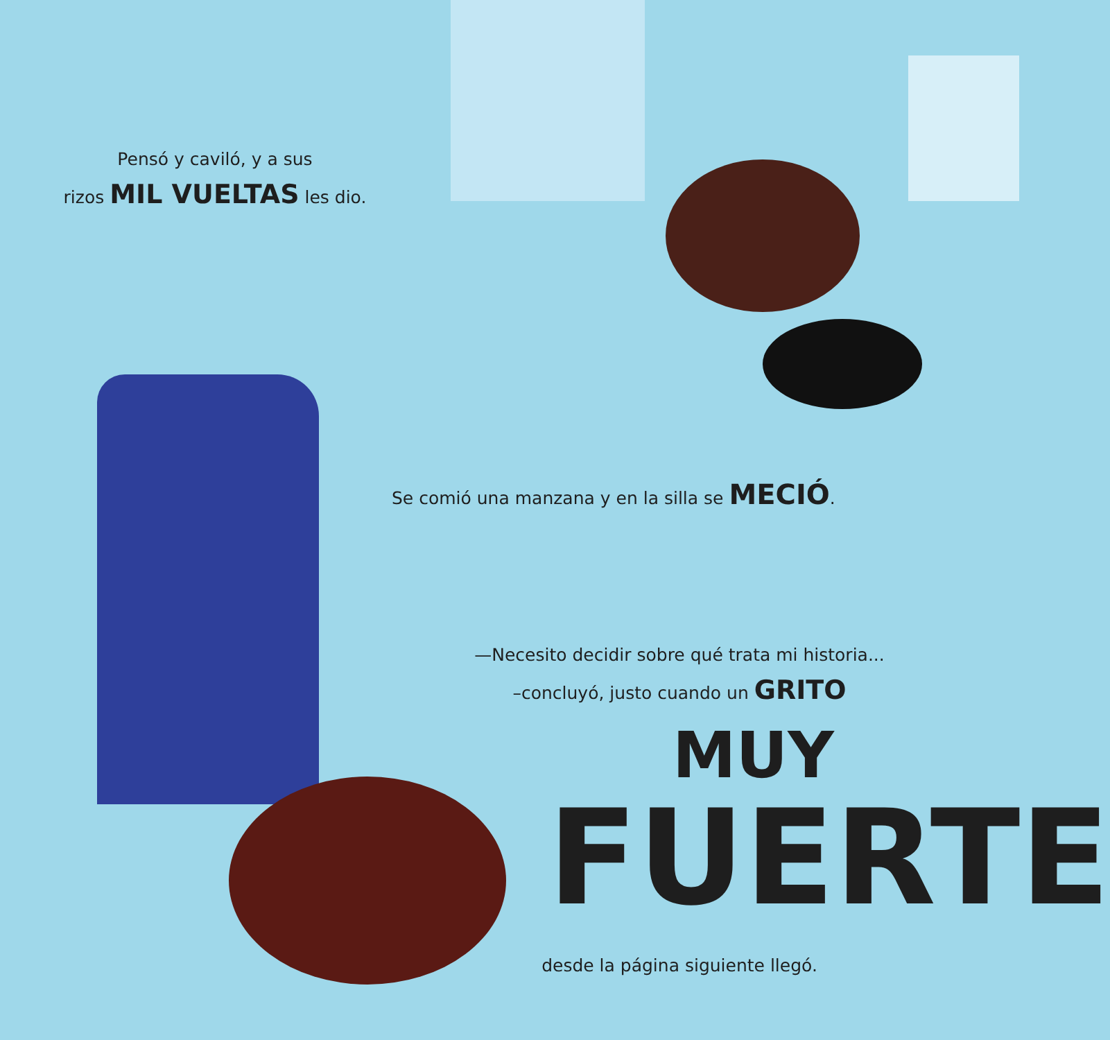Pensó y caviló, y a sus
rizos MIL VUELTAS les dio.
Se comió una manzana y en la silla se MECIÓ.
—Necesito decidir sobre qué trata mi historia...
–concluyó, justo cuando un GRITO
MUY
FUERTE
desde la página siguiente llegó.